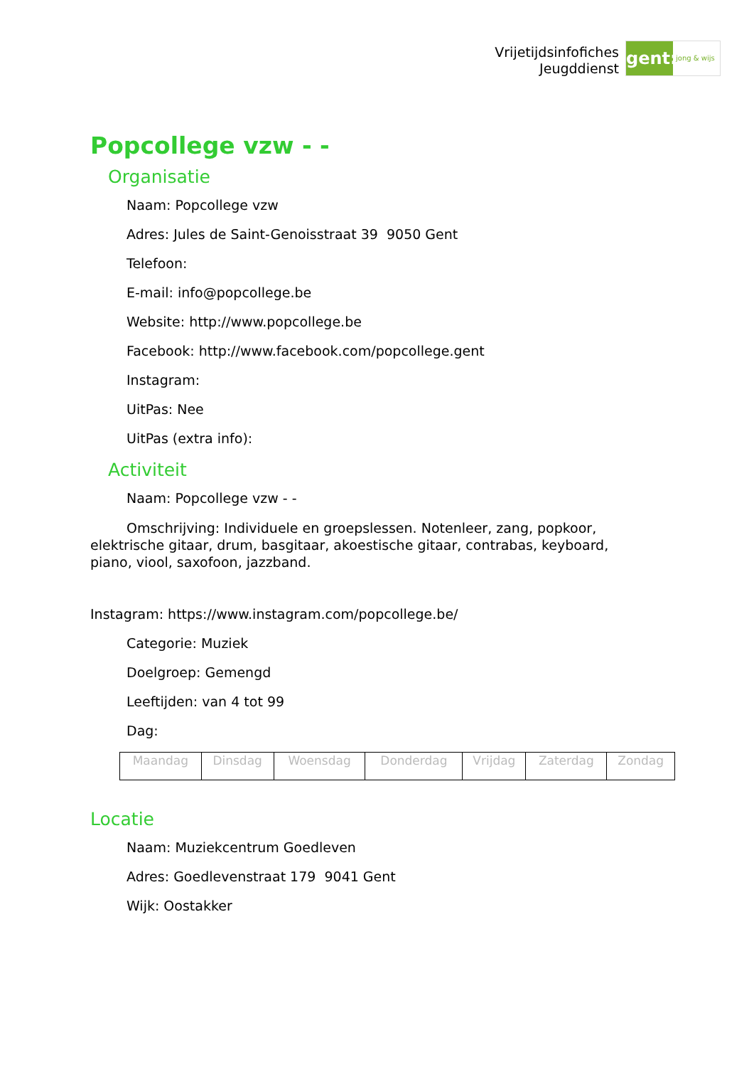Vrijetijdsinfofiches
Jeugddienst
gent:
jong & wijs
Popcollege vzw - -
Organisatie
Naam: Popcollege vzw
Adres: Jules de Saint-Genoisstraat 39 9050 Gent
Telefoon:
E-mail: info@popcollege.be
Website: http://www.popcollege.be
Facebook: http://www.facebook.com/popcollege.gent
Instagram:
UitPas: Nee
UitPas (extra info):
Activiteit
Naam: Popcollege vzw - -
Omschrijving: Individuele en groepslessen. Notenleer, zang, popkoor, elektrische gitaar, drum, basgitaar, akoestische gitaar, contrabas, keyboard, piano, viool, saxofoon, jazzband.
Instagram: https://www.instagram.com/popcollege.be/
Categorie: Muziek
Doelgroep: Gemengd
Leeftijden: van 4 tot 99
Dag:
| Maandag | Dinsdag | Woensdag | Donderdag | Vrijdag | Zaterdag | Zondag |
Locatie
Naam: Muziekcentrum Goedleven
Adres: Goedlevenstraat 179 9041 Gent
Wijk: Oostakker